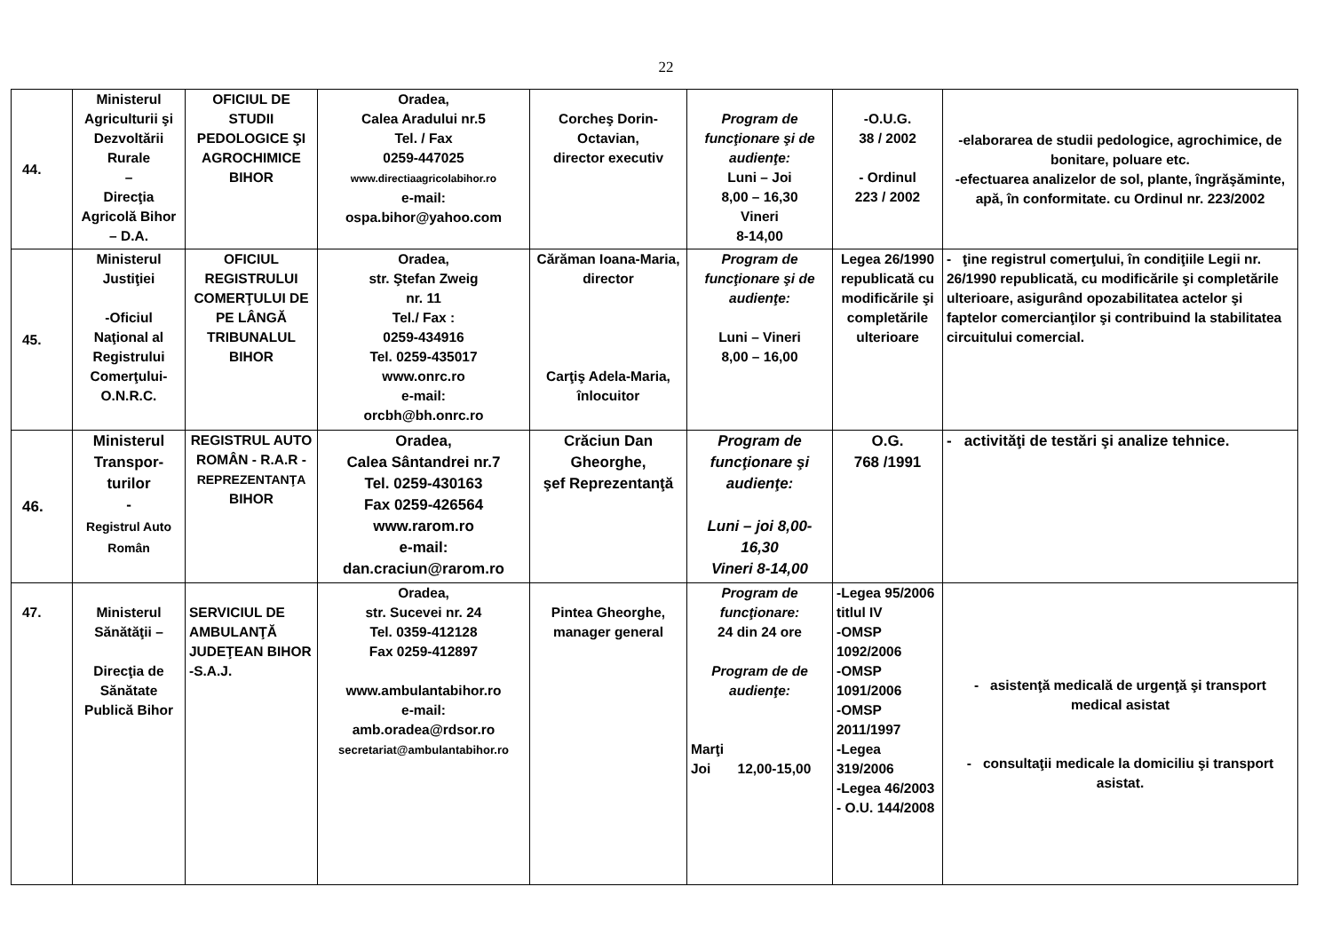22
| 44. | Ministerul Agriculturii şi Dezvoltării Rurale – Direcţia Agricolă Bihor – D.A. | OFICIUL DE STUDII PEDOLOGICE ŞI AGROCHIMICE BIHOR | Oradea, Calea Aradului nr.5 Tel. / Fax 0259-447025 www.directiaagricolabihor.ro e-mail: ospa.bihor@yahoo.com | Corcheş Dorin-Octavian, director executiv | Program de funcţionare şi de audienţe: Luni – Joi 8,00 – 16,30 Vineri 8-14,00 | -O.U.G. 38 / 2002 - Ordinul 223 / 2002 | -elaborarea de studii pedologice, agrochimice, de bonitare, poluare etc. -efectuarea analizelor de sol, plante, îngrăşăminte, apă, în conformitate. cu Ordinul nr. 223/2002 |
| 45. | Ministerul Justiţiei -Oficiul Naţional al Registrului Comerţului-O.N.R.C. | OFICIUL REGISTRULUI COMERŢULUI DE PE LÂNGĂ TRIBUNALUL BIHOR | Oradea, str. Ştefan Zweig nr. 11 Tel./ Fax : 0259-434916 Tel. 0259-435017 www.onrc.ro e-mail: orcbh@bh.onrc.ro | Cărăman Ioana-Maria, director Carţiş Adela-Maria, înlocuitor | Program de funcţionare şi de audienţe: Luni – Vineri 8,00 – 16,00 | Legea 26/1990 republicată cu modificările şi completările ulterioare | - ţine registrul comerţului, în condiţiile Legii nr. 26/1990 republicată, cu modificările şi completările ulterioare, asigurând opozabilitatea actelor şi faptelor comercianţilor şi contribuind la stabilitatea circuitului comercial. |
| 46. | Ministerul Transpor-turilor - Registrul Auto Român | REGISTRUL AUTO ROMÂN - R.A.R - REPREZENTANŢA BIHOR | Oradea, Calea Sântandrei nr.7 Tel. 0259-430163 Fax 0259-426564 www.rarom.ro e-mail: dan.craciun@rarom.ro | Crăciun Dan Gheorghe, şef Reprezentanţă | Program de funcţionare şi audienţe: Luni – joi 8,00-16,30 Vineri 8-14,00 | O.G. 768 /1991 | - activităţi de testări şi analize tehnice. |
| 47. | Ministerul Sănătăţii – Direcţia de Sănătate Publică Bihor | SERVICIUL DE AMBULANŢĂ JUDEŢEAN BIHOR -S.A.J. | Oradea, str. Sucevei nr. 24 Tel. 0359-412128 Fax 0259-412897 www.ambulantabihor.ro e-mail: amb.oradea@rdsor.ro secretariat@ambulantabihor.ro | Pintea Gheorghe, manager general | Program de funcţionare: 24 din 24 ore Program de de audienţe: Marţi Joi 12,00-15,00 | -Legea 95/2006 titlul IV -OMSP 1092/2006 -OMSP 1091/2006 -OMSP 2011/1997 -Legea 319/2006 -Legea 46/2003 - O.U. 144/2008 | - asistenţă medicală de urgenţă şi transport medical asistat - consultaţii medicale la domiciliu şi transport asistat. |